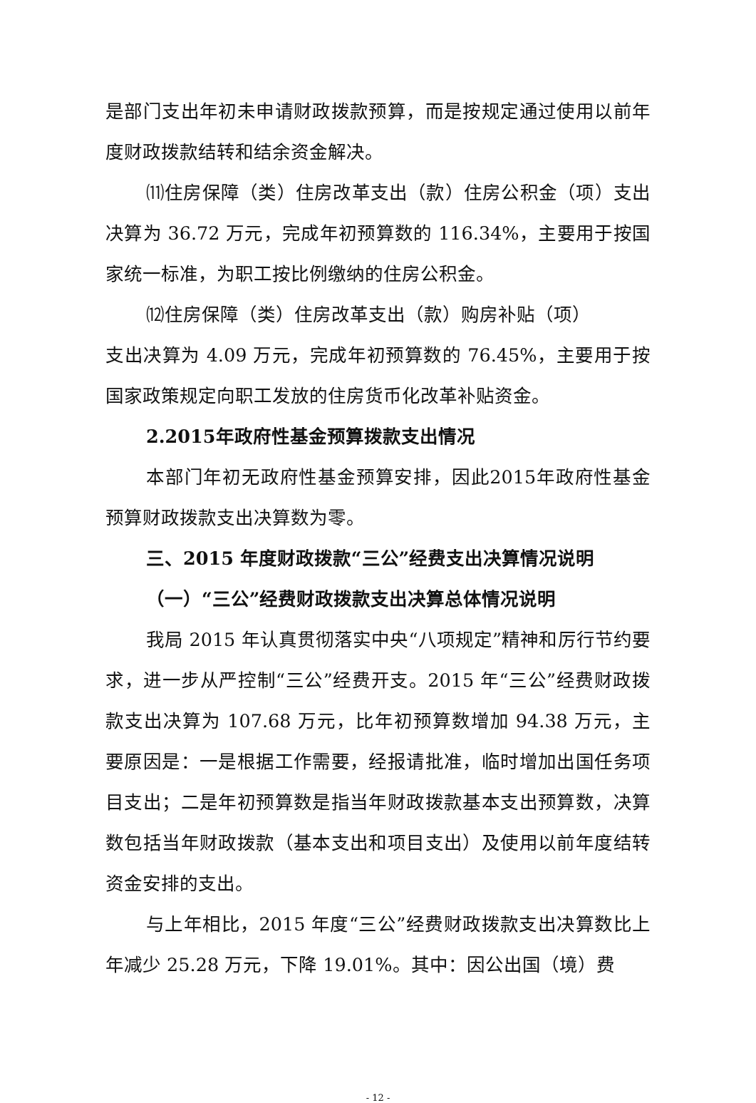是部门支出年初未申请财政拨款预算，而是按规定通过使用以前年度财政拨款结转和结余资金解决。
⑾住房保障（类）住房改革支出（款）住房公积金（项）支出决算为 36.72 万元，完成年初预算数的 116.34%，主要用于按国家统一标准，为职工按比例缴纳的住房公积金。
⑿住房保障（类）住房改革支出（款）购房补贴（项）
支出决算为 4.09 万元，完成年初预算数的 76.45%，主要用于按国家政策规定向职工发放的住房货币化改革补贴资金。
2.2015年政府性基金预算拨款支出情况
本部门年初无政府性基金预算安排，因此2015年政府性基金预算财政拨款支出决算数为零。
三、2015 年度财政拨款“三公”经费支出决算情况说明
（一）“三公”经费财政拨款支出决算总体情况说明
我局 2015 年认真贯彻落实中央“八项规定”精神和厉行节约要求，进一步从严控制“三公”经费开支。2015 年“三公”经费财政拨款支出决算为 107.68 万元，比年初预算数增加 94.38 万元，主要原因是：一是根据工作需要，经报请批准，临时增加出国任务项目支出；二是年初预算数是指当年财政拨款基本支出预算数，决算数包括当年财政拨款（基本支出和项目支出）及使用以前年度结转资金安排的支出。
与上年相比，2015 年度“三公”经费财政拨款支出决算数比上年减少 25.28 万元，下降 19.01%。其中：因公出国（境）费
- 12 -